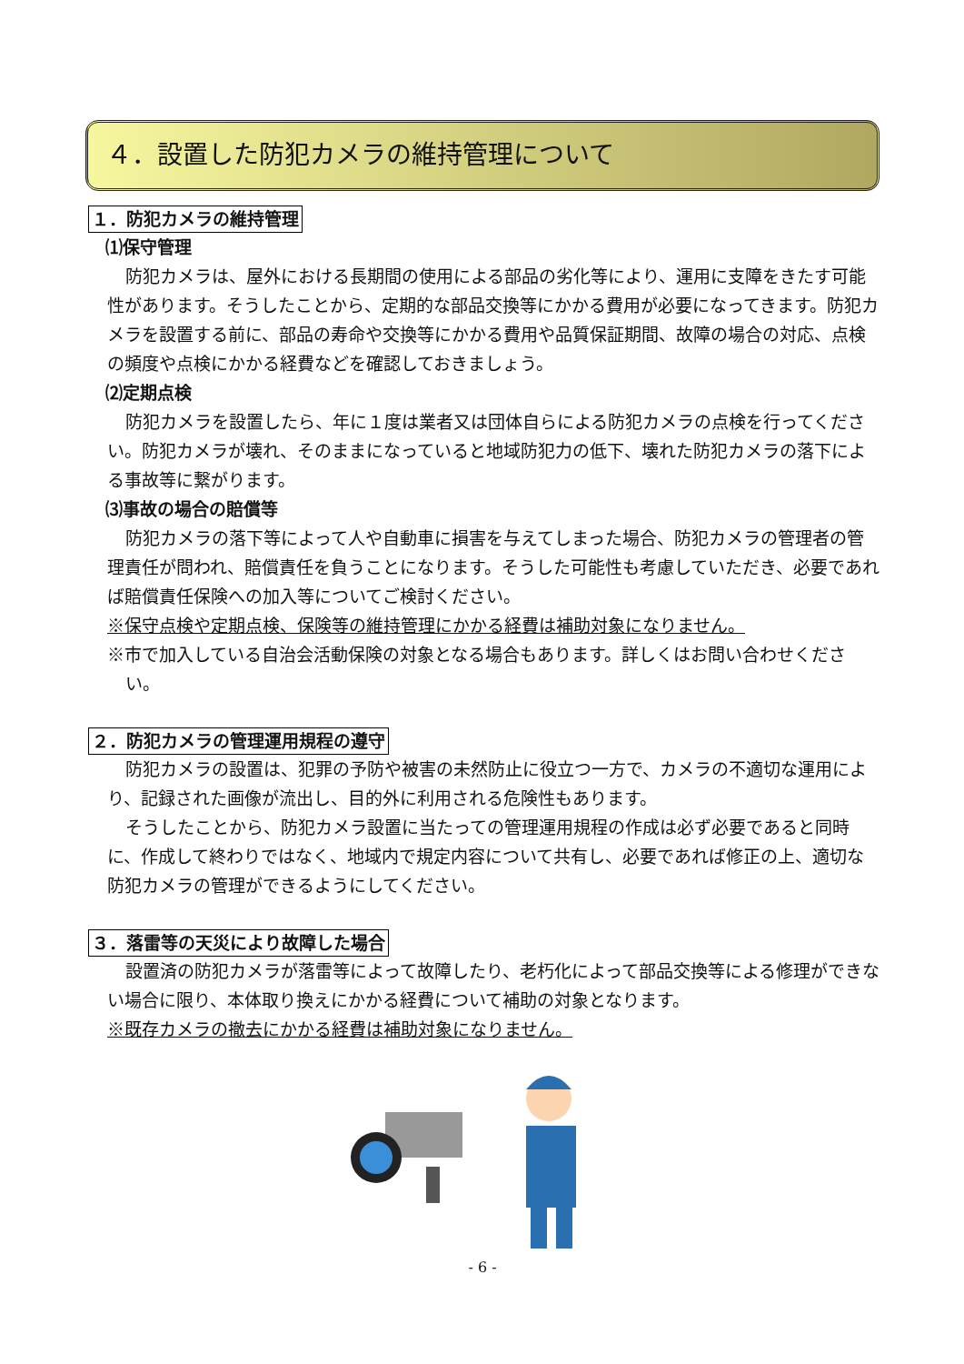４．設置した防犯カメラの維持管理について
１．防犯カメラの維持管理
⑴保守管理
防犯カメラは、屋外における長期間の使用による部品の劣化等により、運用に支障をきたす可能性があります。そうしたことから、定期的な部品交換等にかかる費用が必要になってきます。防犯カメラを設置する前に、部品の寿命や交換等にかかる費用や品質保証期間、故障の場合の対応、点検の頻度や点検にかかる経費などを確認しておきましょう。
⑵定期点検
防犯カメラを設置したら、年に１度は業者又は団体自らによる防犯カメラの点検を行ってください。防犯カメラが壊れ、そのままになっていると地域防犯力の低下、壊れた防犯カメラの落下による事故等に繋がります。
⑶事故の場合の賠償等
防犯カメラの落下等によって人や自動車に損害を与えてしまった場合、防犯カメラの管理者の管理責任が問われ、賠償責任を負うことになります。そうした可能性も考慮していただき、必要であれば賠償責任保険への加入等についてご検討ください。
※保守点検や定期点検、保険等の維持管理にかかる経費は補助対象になりません。
※市で加入している自治会活動保険の対象となる場合もあります。詳しくはお問い合わせください。
２．防犯カメラの管理運用規程の遵守
防犯カメラの設置は、犯罪の予防や被害の未然防止に役立つ一方で、カメラの不適切な運用により、記録された画像が流出し、目的外に利用される危険性もあります。
そうしたことから、防犯カメラ設置に当たっての管理運用規程の作成は必ず必要であると同時に、作成して終わりではなく、地域内で規定内容について共有し、必要であれば修正の上、適切な防犯カメラの管理ができるようにしてください。
３．落雷等の天災により故障した場合
設置済の防犯カメラが落雷等によって故障したり、老朽化によって部品交換等による修理ができない場合に限り、本体取り換えにかかる経費について補助の対象となります。
※既存カメラの撤去にかかる経費は補助対象になりません。
- 6 -